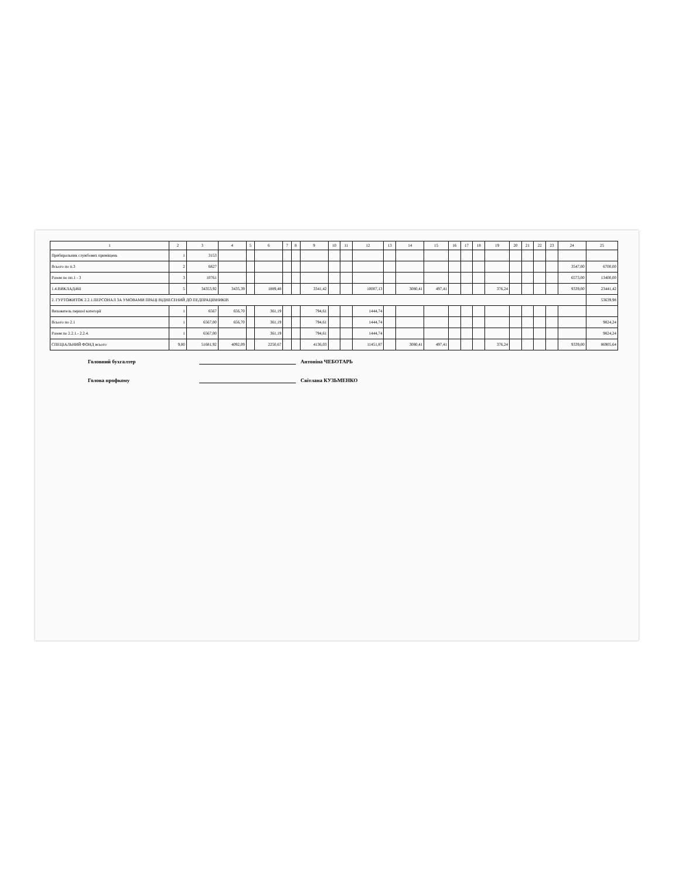| 1 | 2 | 3 | 4 | 5 | 6 | 7 | 8 | 9 | 10 | 11 | 12 | 13 | 14 | 15 | 16 | 17 | 18 | 19 | 20 | 21 | 22 | 23 | 24 | 25 |
| --- | --- | --- | --- | --- | --- | --- | --- | --- | --- | --- | --- | --- | --- | --- | --- | --- | --- | --- | --- | --- | --- | --- | --- | --- |
| Прибиральник службових приміщень | 1 | 3153 | | | | | | | | | | | | | | | | | | | | | | |
| Всього по п.3 | 2 | 6827 | | | | | | | | | | | | | | | | | | | | | 3547,00 | 6700,00 |
| Разом по пп.1 - 3 | 3 | 10761 | | | | | | | | | | | | | | | | | | | | | 6573,00 | 13400,00 |
| 1.4.ВИКЛАДАЧІ | 5 | 34353,92 | 3435,39 | | 1889,48 | | | 3341,42 | | | 10007,13 | | 3080,41 | 497,41 | | | | 376,24 | | | | | 9339,00 | 23441,42 |
| 2. ГУРТОЖИТОК 2.2.1.ПЕРСОНАЛ ЗА УМОВАМИ ПРАЦІ ВІДНЕСЕНИЙ ДО ПЕДПРАЦІВНИКІВ | | | | | | | | | | | | | | | | | | | | | | | | 53639,98 |
| Вихователь першої категорії | 1 | 6567 | 656,70 | | 361,19 | | | 794,61 | | | 1444,74 | | | | | | | | | | | | | |
| Всього по 2.1 | 1 | 6567,00 | 656,70 | | 361,19 | | | 794,61 | | | 1444,74 | | | | | | | | | | | | | 9824,24 |
| Разом по 2.2.1.- 2.2.4. | 1 | 6567,00 | | | 361,19 | | | 794,61 | | | 1444,74 | | | | | | | | | | | | | 9824,24 |
| СПЕЦІАЛЬНИЙ ФОНД всього | 9,00 | 51681,92 | 4092,09 | | 2250,67 | | | 4136,03 | | | 11451,87 | | 3080,41 | 497,41 | | | | 376,24 | | | | | 9339,00 | 86905,64 |
Головний бухгалтер Антоніна ЧЕБОТАРЬ
Голова профкому Світлана КУЗЬМЕНКО